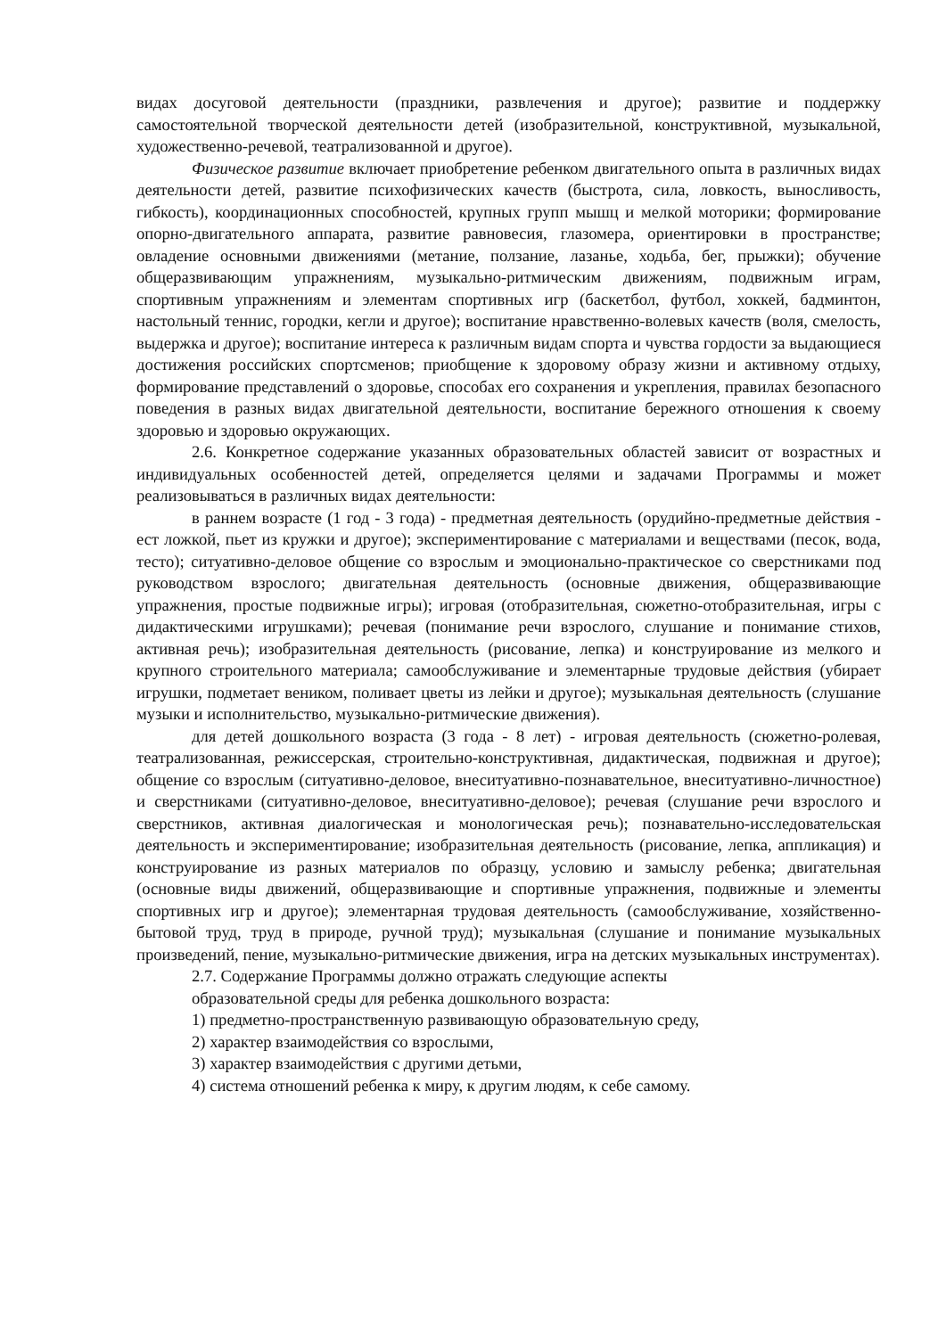видах досуговой деятельности (праздники, развлечения и другое); развитие и поддержку самостоятельной творческой деятельности детей (изобразительной, конструктивной, музыкальной, художественно-речевой, театрализованной и другое).
Физическое развитие включает приобретение ребенком двигательного опыта в различных видах деятельности детей, развитие психофизических качеств (быстрота, сила, ловкость, выносливость, гибкость), координационных способностей, крупных групп мышц и мелкой моторики; формирование опорно-двигательного аппарата, развитие равновесия, глазомера, ориентировки в пространстве; овладение основными движениями (метание, ползание, лазанье, ходьба, бег, прыжки); обучение общеразвивающим упражнениям, музыкально-ритмическим движениям, подвижным играм, спортивным упражнениям и элементам спортивных игр (баскетбол, футбол, хоккей, бадминтон, настольный теннис, городки, кегли и другое); воспитание нравственно-волевых качеств (воля, смелость, выдержка и другое); воспитание интереса к различным видам спорта и чувства гордости за выдающиеся достижения российских спортсменов; приобщение к здоровому образу жизни и активному отдыху, формирование представлений о здоровье, способах его сохранения и укрепления, правилах безопасного поведения в разных видах двигательной деятельности, воспитание бережного отношения к своему здоровью и здоровью окружающих.
2.6. Конкретное содержание указанных образовательных областей зависит от возрастных и индивидуальных особенностей детей, определяется целями и задачами Программы и может реализовываться в различных видах деятельности:
в раннем возрасте (1 год - 3 года) - предметная деятельность (орудийно-предметные действия - ест ложкой, пьет из кружки и другое); экспериментирование с материалами и веществами (песок, вода, тесто); ситуативно-деловое общение со взрослым и эмоционально-практическое со сверстниками под руководством взрослого; двигательная деятельность (основные движения, общеразвивающие упражнения, простые подвижные игры); игровая (отобразительная, сюжетно-отобразительная, игры с дидактическими игрушками); речевая (понимание речи взрослого, слушание и понимание стихов, активная речь); изобразительная деятельность (рисование, лепка) и конструирование из мелкого и крупного строительного материала; самообслуживание и элементарные трудовые действия (убирает игрушки, подметает веником, поливает цветы из лейки и другое); музыкальная деятельность (слушание музыки и исполнительство, музыкально-ритмические движения).
для детей дошкольного возраста (3 года - 8 лет) - игровая деятельность (сюжетно-ролевая, театрализованная, режиссерская, строительно-конструктивная, дидактическая, подвижная и другое); общение со взрослым (ситуативно-деловое, внеситуативно-познавательное, внеситуативно-личностное) и сверстниками (ситуативно-деловое, внеситуативно-деловое); речевая (слушание речи взрослого и сверстников, активная диалогическая и монологическая речь); познавательно-исследовательская деятельность и экспериментирование; изобразительная деятельность (рисование, лепка, аппликация) и конструирование из разных материалов по образцу, условию и замыслу ребенка; двигательная (основные виды движений, общеразвивающие и спортивные упражнения, подвижные и элементы спортивных игр и другое); элементарная трудовая деятельность (самообслуживание, хозяйственно-бытовой труд, труд в природе, ручной труд); музыкальная (слушание и понимание музыкальных произведений, пение, музыкально-ритмические движения, игра на детских музыкальных инструментах).
2.7. Содержание Программы должно отражать следующие аспекты
образовательной среды для ребенка дошкольного возраста:
1) предметно-пространственную развивающую образовательную среду,
2) характер взаимодействия со взрослыми,
3) характер взаимодействия с другими детьми,
4) система отношений ребенка к миру, к другим людям, к себе самому.